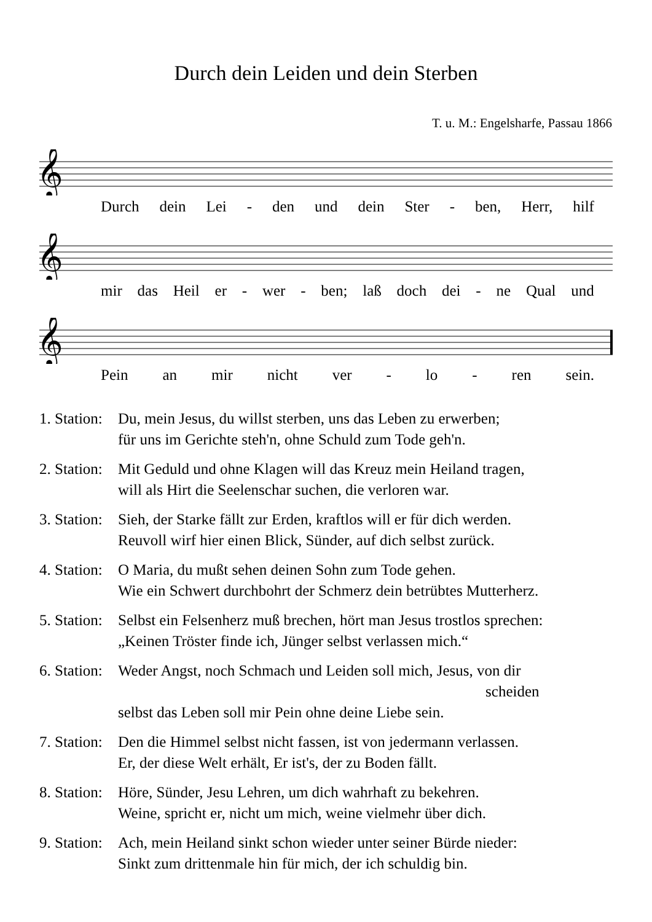Durch dein Leiden und dein Sterben
T. u. M.: Engelsharfe, Passau 1866
𝄞
Durch dein Lei - den und dein Ster - ben, Herr, hilf
𝄞
mir das Heil er - wer - ben; laß doch dei - ne Qual und
𝄞
Pein an mir nicht ver - lo - ren sein.
1. Station: Du, mein Jesus, du willst sterben, uns das Leben zu erwerben;
für uns im Gerichte steh'n, ohne Schuld zum Tode geh'n.
2. Station: Mit Geduld und ohne Klagen will das Kreuz mein Heiland tragen,
will als Hirt die Seelenschar suchen, die verloren war.
3. Station: Sieh, der Starke fällt zur Erden, kraftlos will er für dich werden.
Reuvoll wirf hier einen Blick, Sünder, auf dich selbst zurück.
4. Station: O Maria, du mußt sehen deinen Sohn zum Tode gehen.
Wie ein Schwert durchbohrt der Schmerz dein betrübtes Mutterherz.
5. Station: Selbst ein Felsenherz muß brechen, hört man Jesus trostlos sprechen:
„Keinen Tröster finde ich, Jünger selbst verlassen mich.“
6. Station: Weder Angst, noch Schmach und Leiden soll mich, Jesus, von dir
scheiden
selbst das Leben soll mir Pein ohne deine Liebe sein.
7. Station: Den die Himmel selbst nicht fassen, ist von jedermann verlassen.
Er, der diese Welt erhält, Er ist's, der zu Boden fällt.
8. Station: Höre, Sünder, Jesu Lehren, um dich wahrhaft zu bekehren.
Weine, spricht er, nicht um mich, weine vielmehr über dich.
9. Station: Ach, mein Heiland sinkt schon wieder unter seiner Bürde nieder:
Sinkt zum drittenmale hin für mich, der ich schuldig bin.